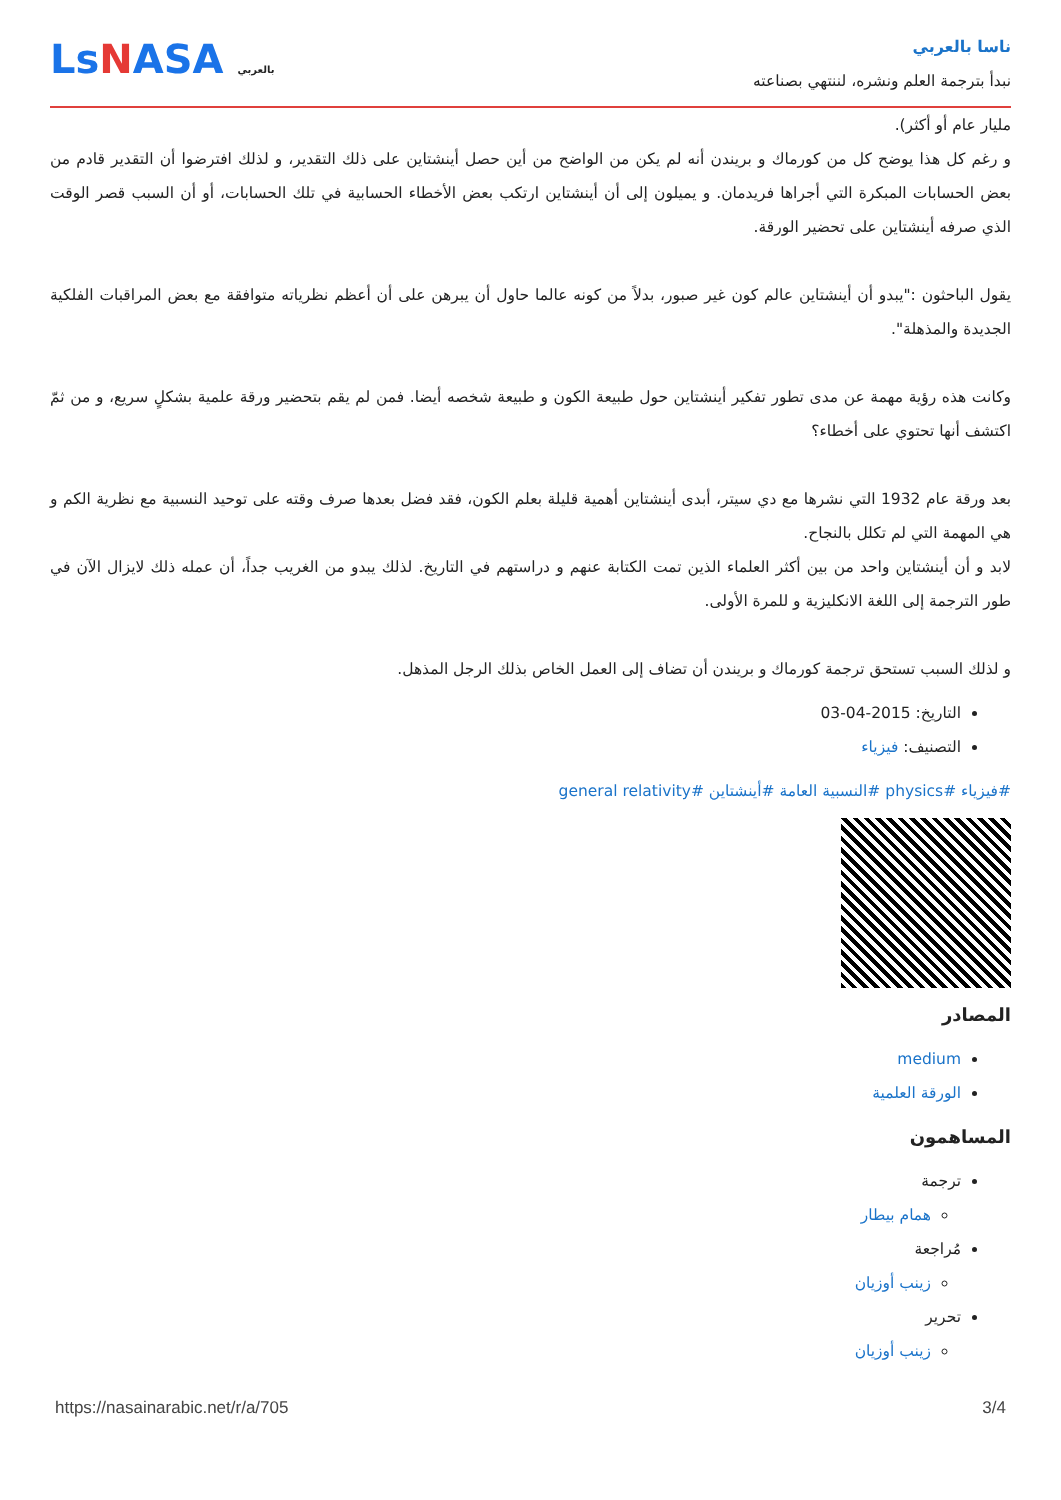ناسا بالعربي
نبدأ بترجمة العلم ونشره، لننتهي بصناعته
LsNASA بالعربي
مليار عام أو أكثر).
و رغم كل هذا يوضح كل من كورماك و بريندن أنه لم يكن من الواضح من أين حصل أينشتاين على ذلك التقدير، و لذلك افترضوا أن التقدير قادم من بعض الحسابات المبكرة التي أجراها فريدمان. و يميلون إلى أن أينشتاين ارتكب بعض الأخطاء الحسابية في تلك الحسابات، أو أن السبب قصر الوقت الذي صرفه أينشتاين على تحضير الورقة.
يقول الباحثون :"يبدو أن أينشتاين عالم كون غير صبور، بدلاً من كونه عالما حاول أن يبرهن على أن أعظم نظرياته متوافقة مع بعض المراقبات الفلكية الجديدة والمذهلة".
وكانت هذه رؤية مهمة عن مدى تطور تفكير أينشتاين حول طبيعة الكون و طبيعة شخصه أيضا. فمن لم يقم بتحضير ورقة علمية بشكلٍ سريع، و من ثمّ اكتشف أنها تحتوي على أخطاء؟
بعد ورقة عام 1932 التي نشرها مع دي سيتر، أبدى أينشتاين أهمية قليلة بعلم الكون، فقد فضل بعدها صرف وقته على توحيد النسبية مع نظرية الكم و هي المهمة التي لم تكلل بالنجاح.
لابد و أن أينشتاين واحد من بين أكثر العلماء الذين تمت الكتابة عنهم و دراستهم في التاريخ. لذلك يبدو من الغريب جداً، أن عمله ذلك لايزال الآن في طور الترجمة إلى اللغة الانكليزية و للمرة الأولى.
و لذلك السبب تستحق ترجمة كورماك و بريندن أن تضاف إلى العمل الخاص بذلك الرجل المذهل.
التاريخ: 2015-04-03
التصنيف: فيزياء
#فيزياء #physics #النسبية العامة #أينشتاين #general relativity
المصادر
medium
الورقة العلمية
المساهمون
ترجمة
همام بيطار
مُراجعة
زينب أوزيان
تحرير
زينب أوزيان
https://nasainarabic.net/r/a/705 3/4